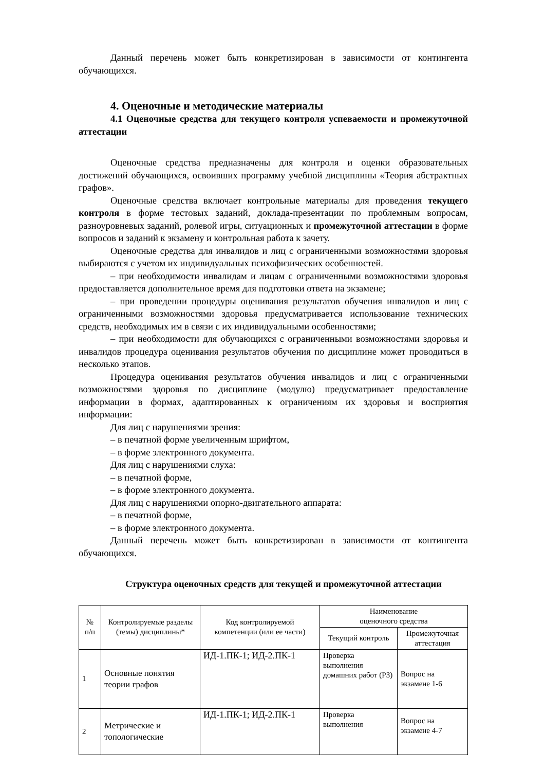Данный перечень может быть конкретизирован в зависимости от контингента обучающихся.
4. Оценочные и методические материалы
4.1 Оценочные средства для текущего контроля успеваемости и промежуточной аттестации
Оценочные средства предназначены для контроля и оценки образовательных достижений обучающихся, освоивших программу учебной дисциплины «Теория абстрактных графов».
Оценочные средства включает контрольные материалы для проведения текущего контроля в форме тестовых заданий, доклада-презентации по проблемным вопросам, разноуровневых заданий, ролевой игры, ситуационных и промежуточной аттестации в форме вопросов и заданий к экзамену и контрольная работа к зачету.
Оценочные средства для инвалидов и лиц с ограниченными возможностями здоровья выбираются с учетом их индивидуальных психофизических особенностей.
– при необходимости инвалидам и лицам с ограниченными возможностями здоровья предоставляется дополнительное время для подготовки ответа на экзамене;
– при проведении процедуры оценивания результатов обучения инвалидов и лиц с ограниченными возможностями здоровья предусматривается использование технических средств, необходимых им в связи с их индивидуальными особенностями;
– при необходимости для обучающихся с ограниченными возможностями здоровья и инвалидов процедура оценивания результатов обучения по дисциплине может проводиться в несколько этапов.
Процедура оценивания результатов обучения инвалидов и лиц с ограниченными возможностями здоровья по дисциплине (модулю) предусматривает предоставление информации в формах, адаптированных к ограничениям их здоровья и восприятия информации:
Для лиц с нарушениями зрения:
– в печатной форме увеличенным шрифтом,
– в форме электронного документа.
Для лиц с нарушениями слуха:
– в печатной форме,
– в форме электронного документа.
Для лиц с нарушениями опорно-двигательного аппарата:
– в печатной форме,
– в форме электронного документа.
Данный перечень может быть конкретизирован в зависимости от контингента обучающихся.
Структура оценочных средств для текущей и промежуточной аттестации
| № п/п | Контролируемые разделы (темы) дисциплины* | Код контролируемой компетенции (или ее части) | Наименование оценочного средства | |
| --- | --- | --- | --- | --- |
| | | | Текущий контроль | Промежуточная аттестация |
| 1 | Основные понятия теории графов | ИД-1.ПК-1; ИД-2.ПК-1 | Проверка выполнения домашних работ (РЗ) | Вопрос на экзамене 1-6 |
| 2 | Метрические и топологические | ИД-1.ПК-1; ИД-2.ПК-1 | Проверка выполнения | Вопрос на экзамене 4-7 |